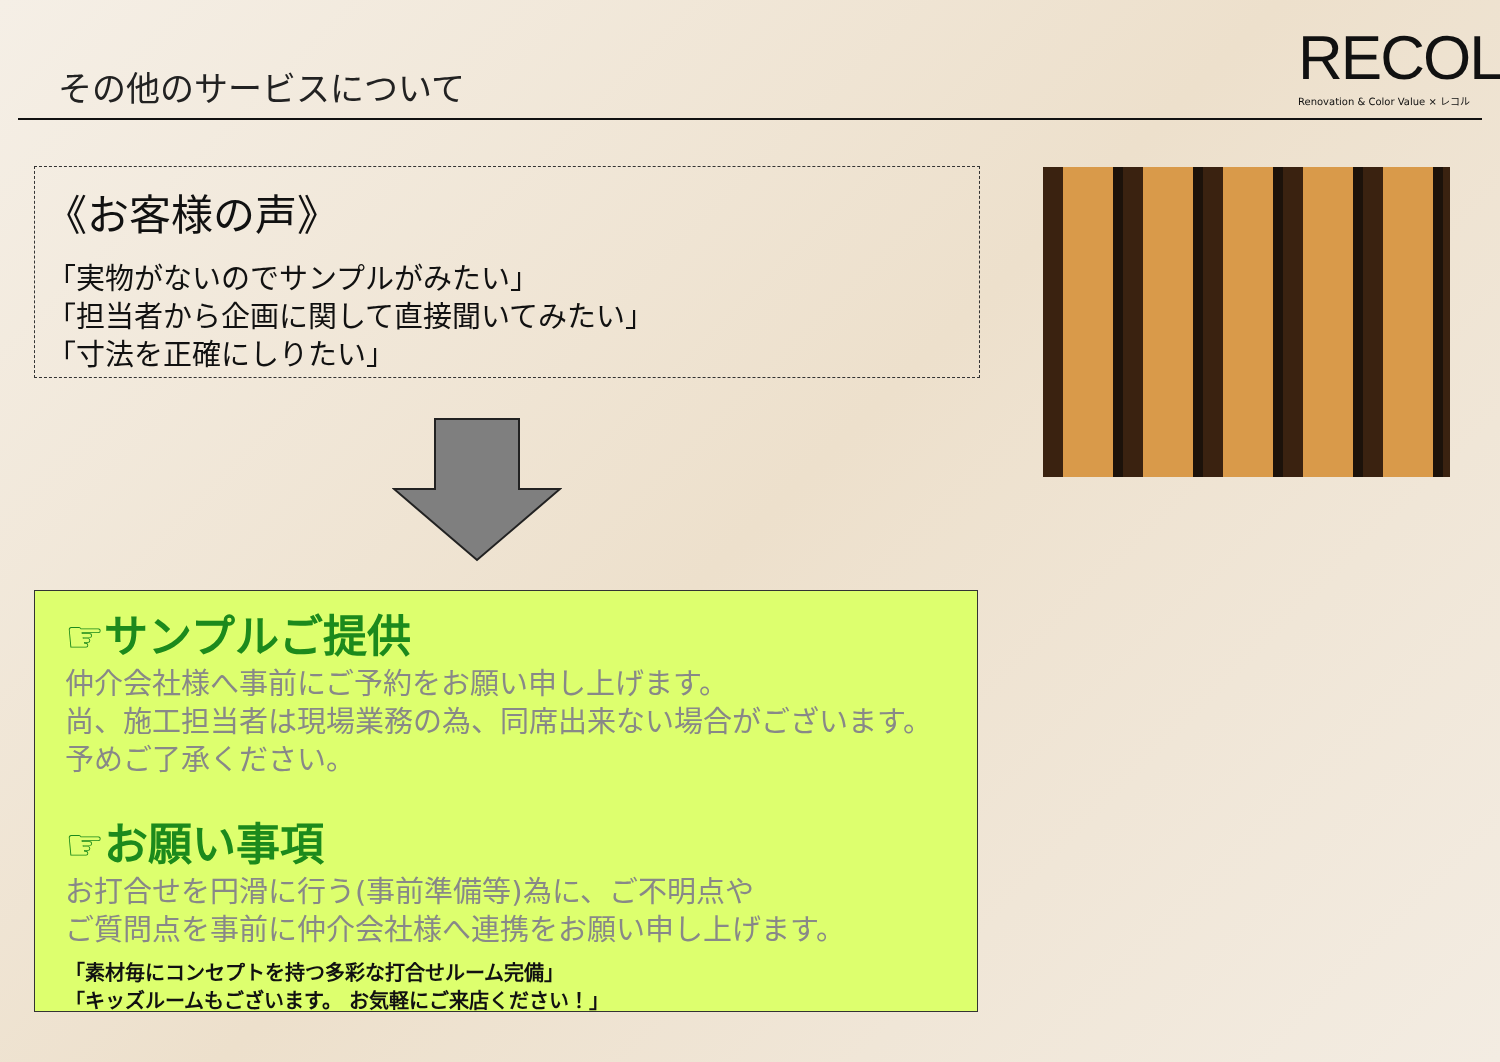その他のサービスについて
RECOL
Renovation & Color Value × レコル
《お客様の声》
「実物がないのでサンプルがみたい」
「担当者から企画に関して直接聞いてみたい」
「寸法を正確にしりたい」
☞サンプルご提供
仲介会社様へ事前にご予約をお願い申し上げます。
尚、施工担当者は現場業務の為、同席出来ない場合がございます。
予めご了承ください。
☞お願い事項
お打合せを円滑に行う(事前準備等)為に、ご不明点や
ご質問点を事前に仲介会社様へ連携をお願い申し上げます。
「素材毎にコンセプトを持つ多彩な打合せルーム完備」
「キッズルームもございます。 お気軽にご来店ください！」